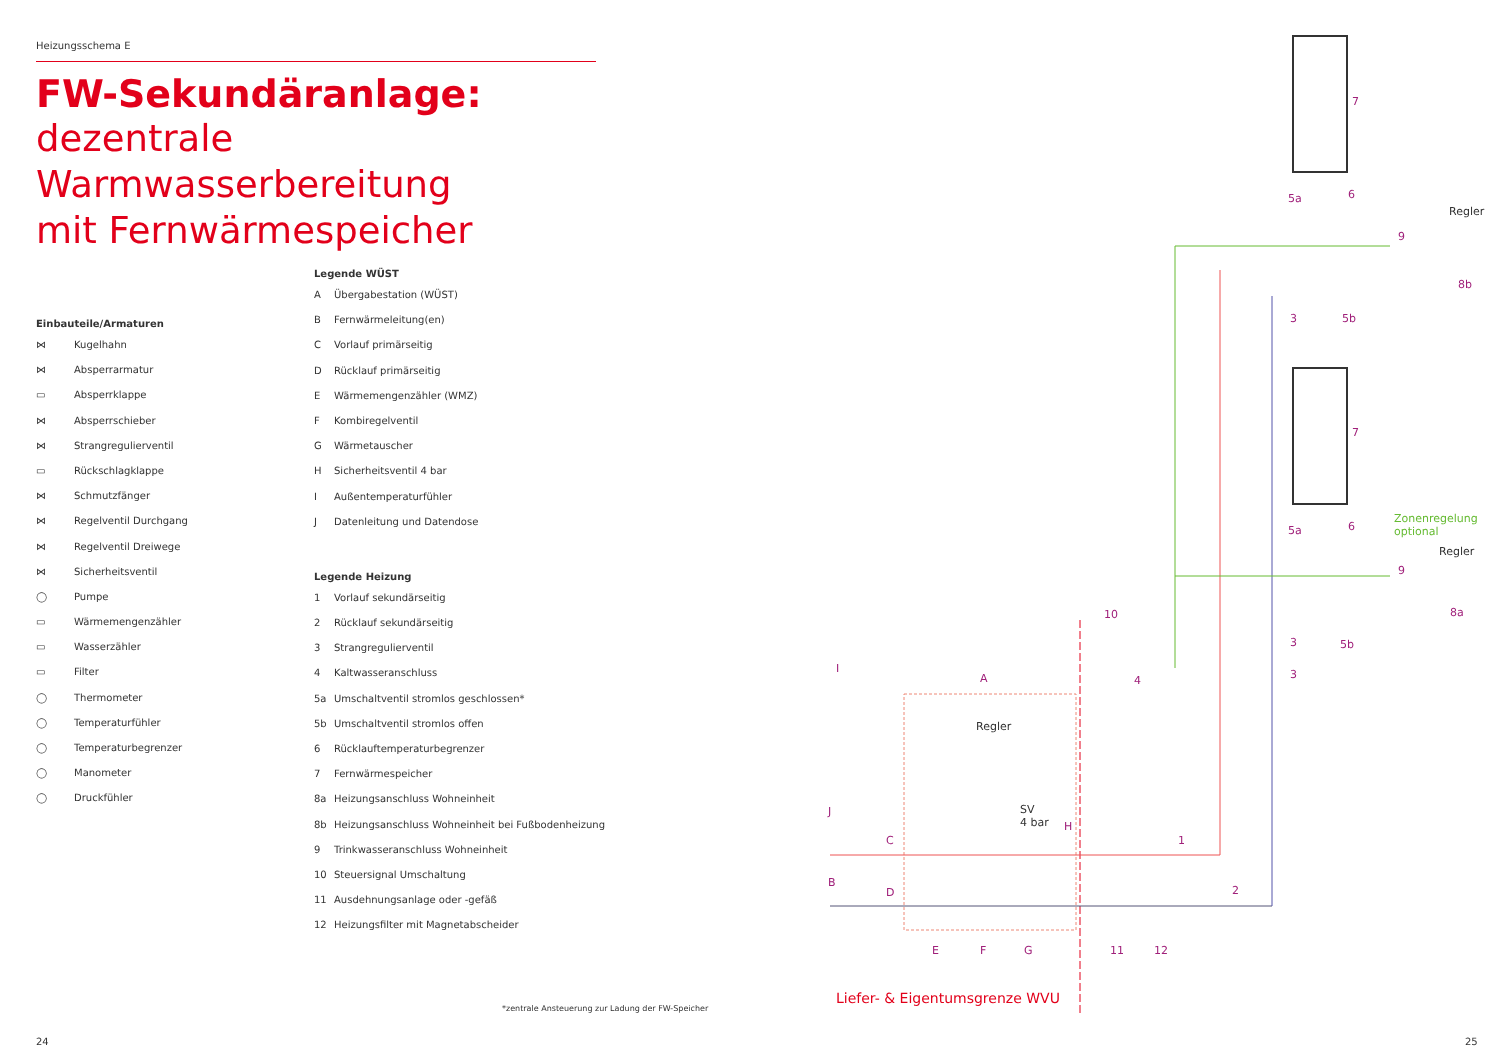Heizungsschema E
FW-Sekundäranlage:
dezentrale Warmwasserbereitung
mit Fernwärmespeicher
Einbauteile/Armaturen
⋈ Kugelhahn
⋈ Absperrarmatur
▭ Absperrklappe
⋈ Absperrschieber
⋈ Strangregulierventil
▭ Rückschlagklappe
⋈ Schmutzfänger
⋈ Regelventil Durchgang
⋈ Regelventil Dreiwege
⋈ Sicherheitsventil
◯ Pumpe
▭ Wärmemengenzähler
▭ Wasserzähler
▭ Filter
◯ Thermometer
◯ Temperaturfühler
◯ Temperaturbegrenzer
◯ Manometer
◯ Druckfühler
Legende WÜST
A Übergabestation (WÜST)
B Fernwärmeleitung(en)
C Vorlauf primärseitig
D Rücklauf primärseitig
E Wärmemengenzähler (WMZ)
F Kombiregelventil
G Wärmetauscher
H Sicherheitsventil 4 bar
I Außentemperaturfühler
J Datenleitung und Datendose
Legende Heizung
1 Vorlauf sekundärseitig
2 Rücklauf sekundärseitig
3 Strangregulierventil
4 Kaltwasseranschluss
5a Umschaltventil stromlos geschlossen*
5b Umschaltventil stromlos offen
6 Rücklauftemperaturbegrenzer
7 Fernwärmespeicher
8a Heizungsanschluss Wohneinheit
8b Heizungsanschluss Wohneinheit bei Fußbodenheizung
9 Trinkwasseranschluss Wohneinheit
10 Steuersignal Umschaltung
11 Ausdehnungsanlage oder -gefäß
12 Heizungsfilter mit Magnetabscheider
*zentrale Ansteuerung zur Ladung der FW-Speicher
24 25
Regler
Zonenregelung
optional
Regler
Regler
SV
4 bar
Liefer- & Eigentumsgrenze WVU
7
5a 6
9
8b
3 5b
7
5a 6
9
8a
10
3 5b
I
A 4 3
J
H
C 1
B
D 2
E F G 11 12